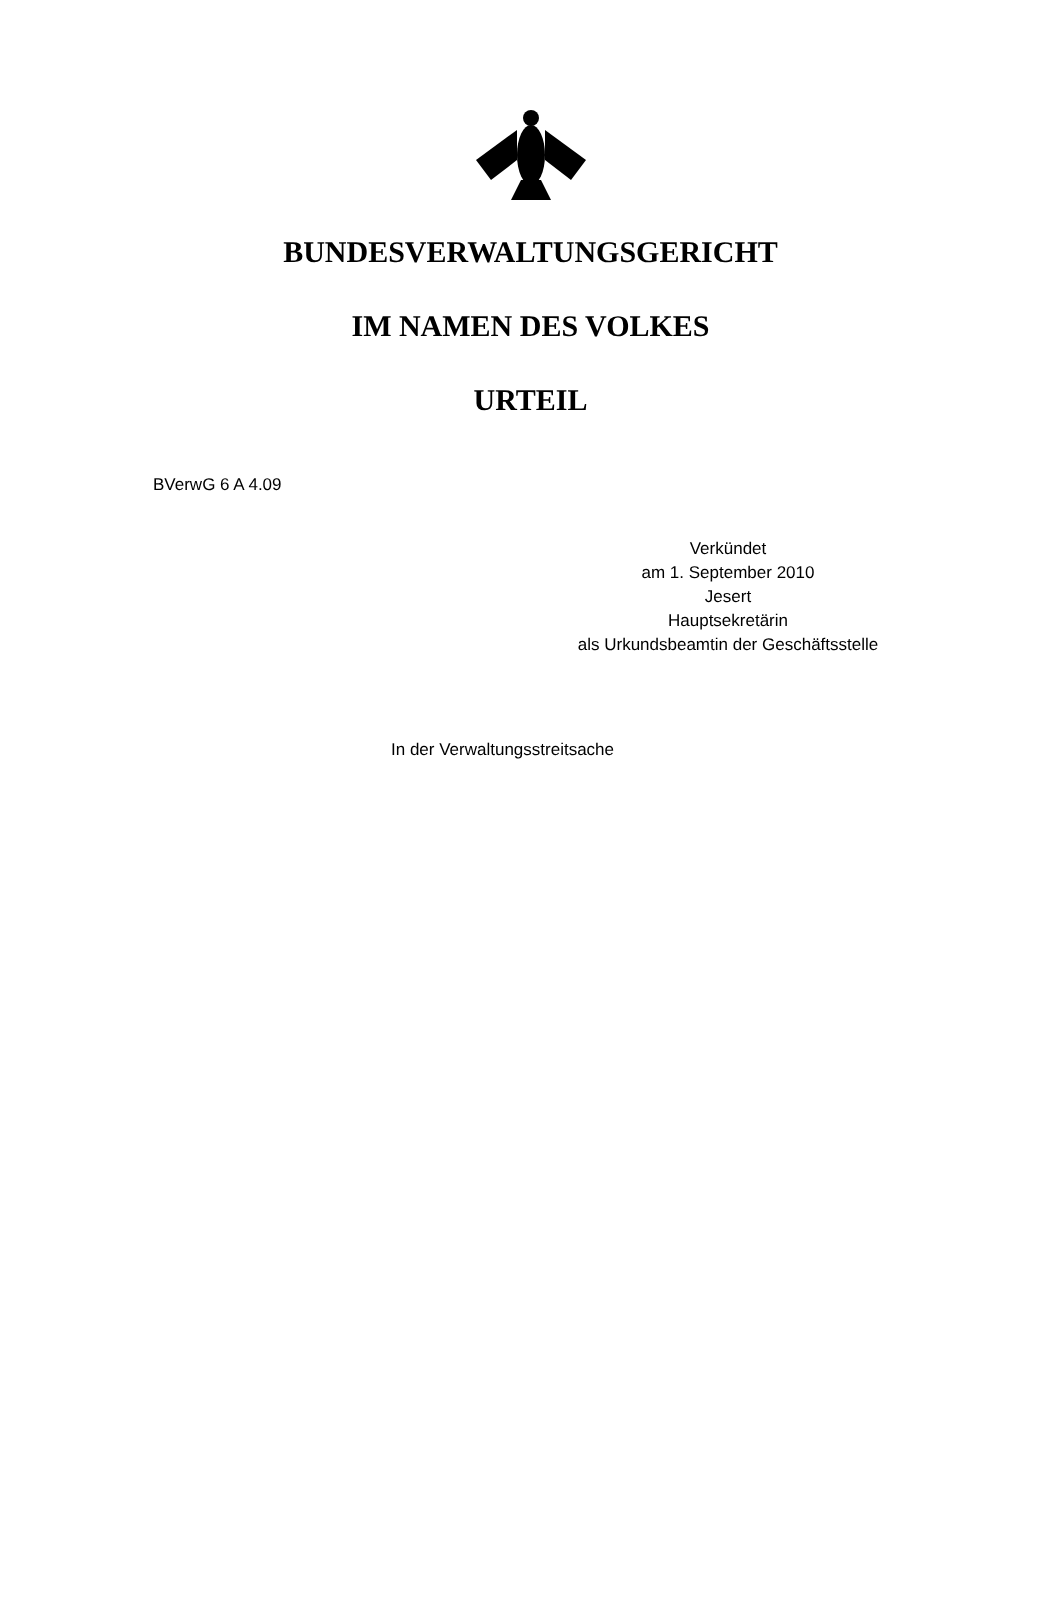BUNDESVERWALTUNGSGERICHT
IM NAMEN DES VOLKES
URTEIL
BVerwG 6 A 4.09
Verkündet
am 1. September 2010
Jesert
Hauptsekretärin
als Urkundsbeamtin der Geschäftsstelle
In der Verwaltungsstreitsache